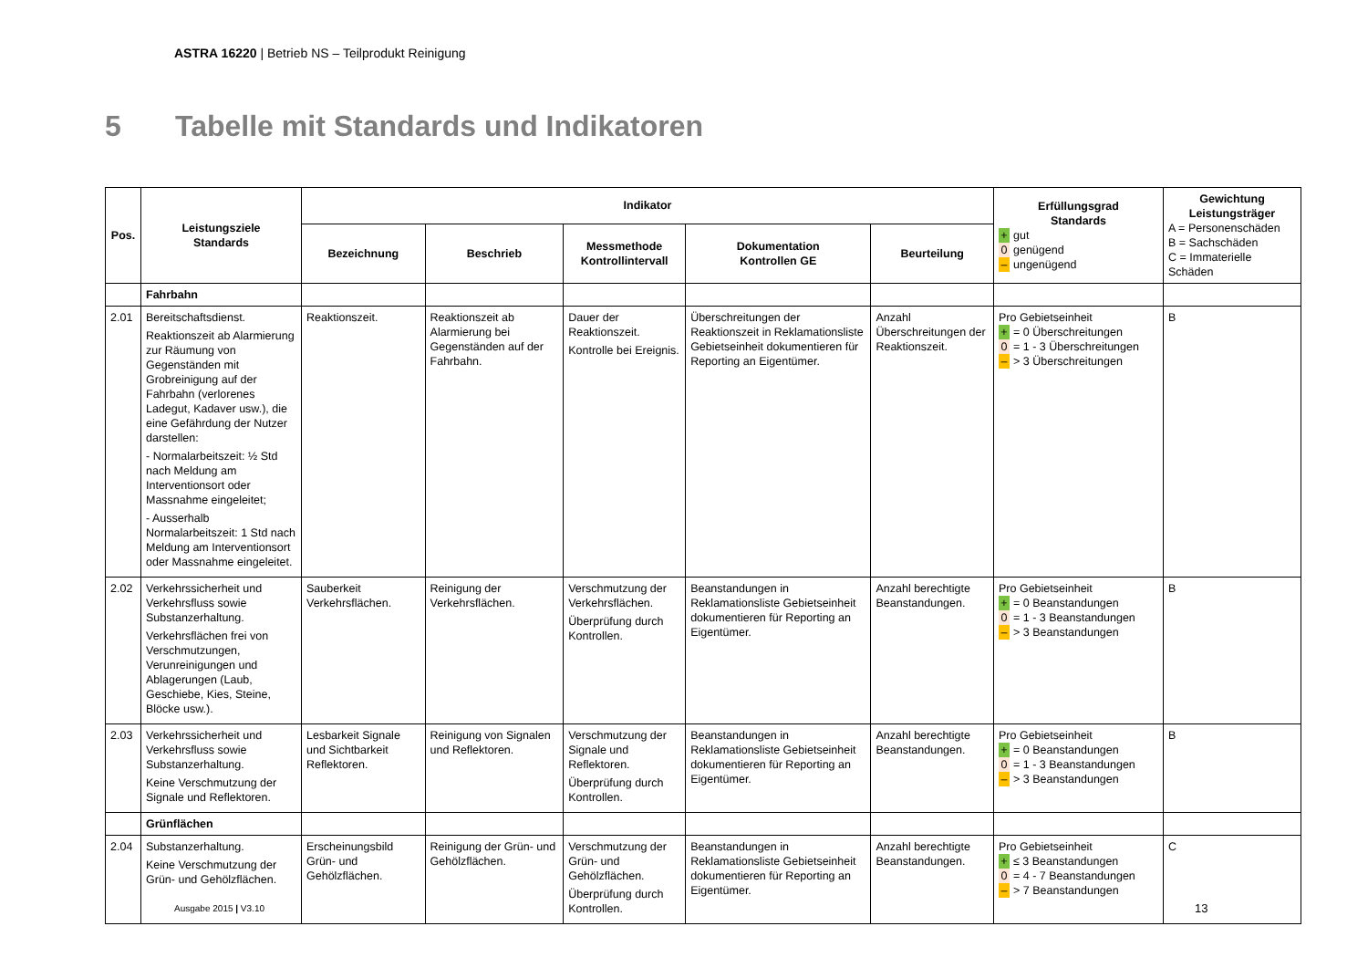ASTRA 16220 | Betrieb NS – Teilprodukt Reinigung
5 Tabelle mit Standards und Indikatoren
| Pos. | Leistungsziele Standards | Indikator | | | | | Erfüllungsgrad Standards + gut 0 genügend – ungenügend | Gewichtung Leistungsträger A = Personenschäden B = Sachschäden C = Immaterielle Schäden |
| --- | --- | --- | --- | --- | --- | --- | --- | --- |
| | | Bezeichnung | Beschrieb | Messmethode Kontrollintervall | Dokumentation Kontrollen GE | Beurteilung | | |
| | Fahrbahn | | | | | | | |
| 2.01 | Bereitschaftsdienst. Reaktionszeit ab Alarmierung zur Räumung von Gegenständen mit Grobreinigung auf der Fahrbahn (verlorenes Ladegut, Kadaver usw.), die eine Gefährdung der Nutzer darstellen: - Normalarbeitszeit: ½ Std nach Meldung am Interventionsort oder Massnahme eingeleitet; - Ausserhalb Normalarbeitszeit: 1 Std nach Meldung am Interventionsort oder Massnahme eingeleitet. | Reaktionszeit. | Reaktionszeit ab Alarmierung bei Gegenständen auf der Fahrbahn. | Dauer der Reaktionszeit. Kontrolle bei Ereignis. | Überschreitungen der Reaktionszeit in Reklamationsliste Gebietseinheit dokumentieren für Reporting an Eigentümer. | Anzahl Überschreitungen der Reaktionszeit. | Pro Gebietseinheit + = 0 Überschreitungen 0 = 1 - 3 Überschreitungen – > 3 Überschreitungen | B |
| 2.02 | Verkehrssicherheit und Verkehrsfluss sowie Substanzerhaltung. Verkehrsflächen frei von Verschmutzungen, Verunreinigungen und Ablagerungen (Laub, Geschiebe, Kies, Steine, Blöcke usw.). | Sauberkeit Verkehrsflächen. | Reinigung der Verkehrsflächen. | Verschmutzung der Verkehrsflächen. Überprüfung durch Kontrollen. | Beanstandungen in Reklamationsliste Gebietseinheit dokumentieren für Reporting an Eigentümer. | Anzahl berechtigte Beanstandungen. | Pro Gebietseinheit + = 0 Beanstandungen 0 = 1 - 3 Beanstandungen – > 3 Beanstandungen | B |
| 2.03 | Verkehrssicherheit und Verkehrsfluss sowie Substanzerhaltung. Keine Verschmutzung der Signale und Reflektoren. | Lesbarkeit Signale und Sichtbarkeit Reflektoren. | Reinigung von Signalen und Reflektoren. | Verschmutzung der Signale und Reflektoren. Überprüfung durch Kontrollen. | Beanstandungen in Reklamationsliste Gebietseinheit dokumentieren für Reporting an Eigentümer. | Anzahl berechtigte Beanstandungen. | Pro Gebietseinheit + = 0 Beanstandungen 0 = 1 - 3 Beanstandungen – > 3 Beanstandungen | B |
| | Grünflächen | | | | | | | |
| 2.04 | Substanzerhaltung. Keine Verschmutzung der Grün- und Gehölzflächen. | Erscheinungsbild Grün- und Gehölzflächen. | Reinigung der Grün- und Gehölzflächen. | Verschmutzung der Grün- und Gehölzflächen. Überprüfung durch Kontrollen. | Beanstandungen in Reklamationsliste Gebietseinheit dokumentieren für Reporting an Eigentümer. | Anzahl berechtigte Beanstandungen. | Pro Gebietseinheit + ≤ 3 Beanstandungen 0 = 4 - 7 Beanstandungen – > 7 Beanstandungen | C |
Ausgabe 2015 | V3.10 13